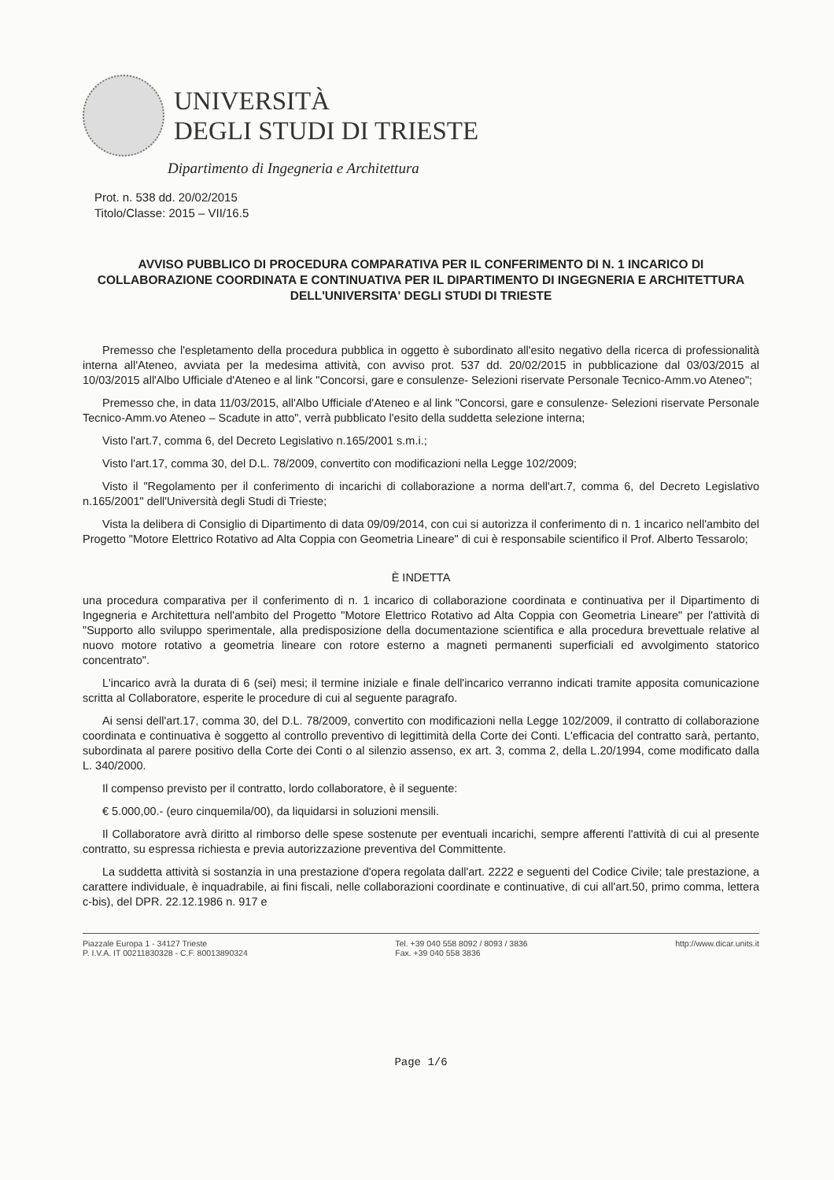UNIVERSITÀ
DEGLI STUDI DI TRIESTE
Dipartimento di Ingegneria e Architettura
Prot. n. 538 dd. 20/02/2015
Titolo/Classe: 2015 – VII/16.5
AVVISO PUBBLICO DI PROCEDURA COMPARATIVA PER IL CONFERIMENTO DI N. 1 INCARICO DI COLLABORAZIONE COORDINATA E CONTINUATIVA PER IL DIPARTIMENTO DI INGEGNERIA E ARCHITETTURA DELL'UNIVERSITA' DEGLI STUDI DI TRIESTE
Premesso che l'espletamento della procedura pubblica in oggetto è subordinato all'esito negativo della ricerca di professionalità interna all'Ateneo, avviata per la medesima attività, con avviso prot. 537 dd. 20/02/2015 in pubblicazione dal 03/03/2015 al 10/03/2015 all'Albo Ufficiale d'Ateneo e al link "Concorsi, gare e consulenze- Selezioni riservate Personale Tecnico-Amm.vo Ateneo";
Premesso che, in data 11/03/2015, all'Albo Ufficiale d'Ateneo e al link "Concorsi, gare e consulenze- Selezioni riservate Personale Tecnico-Amm.vo Ateneo – Scadute in atto", verrà pubblicato l'esito della suddetta selezione interna;
Visto l'art.7, comma 6, del Decreto Legislativo n.165/2001 s.m.i.;
Visto l'art.17, comma 30, del D.L. 78/2009, convertito con modificazioni nella Legge 102/2009;
Visto il "Regolamento per il conferimento di incarichi di collaborazione a norma dell'art.7, comma 6, del Decreto Legislativo n.165/2001" dell'Università degli Studi di Trieste;
Vista la delibera di Consiglio di Dipartimento di data 09/09/2014, con cui si autorizza il conferimento di n. 1 incarico nell'ambito del Progetto "Motore Elettrico Rotativo ad Alta Coppia con Geometria Lineare" di cui è responsabile scientifico il Prof. Alberto Tessarolo;
È INDETTA
una procedura comparativa per il conferimento di n. 1 incarico di collaborazione coordinata e continuativa per il Dipartimento di Ingegneria e Architettura nell'ambito del Progetto "Motore Elettrico Rotativo ad Alta Coppia con Geometria Lineare" per l'attività di "Supporto allo sviluppo sperimentale, alla predisposizione della documentazione scientifica e alla procedura brevettuale relative al nuovo motore rotativo a geometria lineare con rotore esterno a magneti permanenti superficiali ed avvolgimento statorico concentrato".
L'incarico avrà la durata di 6 (sei) mesi; il termine iniziale e finale dell'incarico verranno indicati tramite apposita comunicazione scritta al Collaboratore, esperite le procedure di cui al seguente paragrafo.
Ai sensi dell'art.17, comma 30, del D.L. 78/2009, convertito con modificazioni nella Legge 102/2009, il contratto di collaborazione coordinata e continuativa è soggetto al controllo preventivo di legittimità della Corte dei Conti. L'efficacia del contratto sarà, pertanto, subordinata al parere positivo della Corte dei Conti o al silenzio assenso, ex art. 3, comma 2, della L.20/1994, come modificato dalla L. 340/2000.
Il compenso previsto per il contratto, lordo collaboratore, è il seguente:
€ 5.000,00.- (euro cinquemila/00), da liquidarsi in soluzioni mensili.
Il Collaboratore avrà diritto al rimborso delle spese sostenute per eventuali incarichi, sempre afferenti l'attività di cui al presente contratto, su espressa richiesta e previa autorizzazione preventiva del Committente.
La suddetta attività si sostanzia in una prestazione d'opera regolata dall'art. 2222 e seguenti del Codice Civile; tale prestazione, a carattere individuale, è inquadrabile, ai fini fiscali, nelle collaborazioni coordinate e continuative, di cui all'art.50, primo comma, lettera c-bis), del DPR. 22.12.1986 n. 917 e
Piazzale Europa 1 - 34127 Trieste
P. I.V.A. IT 00211830328 - C.F. 80013890324
Tel. +39 040 558 8092 / 8093 / 3836
Fax. +39 040 558 3836
http://www.dicar.units.it
Page 1/6